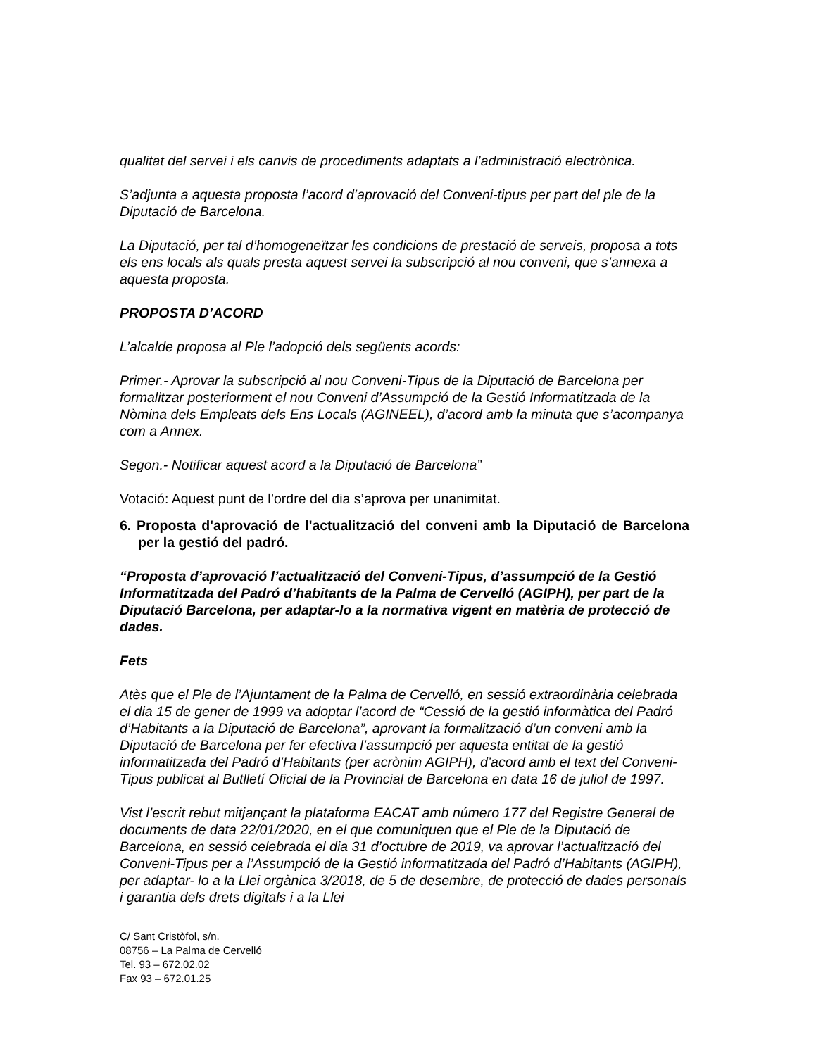qualitat del servei i els canvis de procediments adaptats a l’administració electrònica.
S’adjunta a aquesta proposta l’acord d’aprovació del Conveni-tipus per part del ple de la Diputació de Barcelona.
La Diputació, per tal d’homogeneïtzar les condicions de prestació de serveis, proposa a tots els ens locals als quals presta aquest servei la subscripció al nou conveni, que s’annexa a aquesta proposta.
PROPOSTA D’ACORD
L’alcalde proposa al Ple l’adopció dels següents acords:
Primer.- Aprovar la subscripció al nou Conveni-Tipus de la Diputació de Barcelona per formalitzar posteriorment el nou Conveni d’Assumpció de la Gestió Informatitzada de la Nòmina dels Empleats dels Ens Locals (AGINEEL), d’acord amb la minuta que s’acompanya com a Annex.
Segon.- Notificar aquest acord a la Diputació de Barcelona”
Votació: Aquest punt de l’ordre del dia s’aprova per unanimitat.
6. Proposta d'aprovació de l'actualització del conveni amb la Diputació de Barcelona per la gestió del padró.
“Proposta d’aprovació l’actualització del Conveni-Tipus, d’assumpció de la Gestió Informatitzada del Padró d’habitants de la Palma de Cervelló (AGIPH), per part de la Diputació Barcelona, per adaptar-lo a la normativa vigent en matèria de protecció de dades.
Fets
Atès que el Ple de l’Ajuntament de la Palma de Cervelló, en sessió extraordinària celebrada el dia 15 de gener de 1999 va adoptar l’acord de “Cessió de la gestió informàtica del Padró d’Habitants a la Diputació de Barcelona”, aprovant la formalització d’un conveni amb la Diputació de Barcelona per fer efectiva l’assumpció per aquesta entitat de la gestió informatitzada del Padró d’Habitants (per acrònim AGIPH), d’acord amb el text del Conveni-Tipus publicat al Butlletí Oficial de la Provincial de Barcelona en data 16 de juliol de 1997.
Vist l’escrit rebut mitjançant la plataforma EACAT amb número 177 del Registre General de documents de data 22/01/2020, en el que comuniquen que el Ple de la Diputació de Barcelona, en sessió celebrada el dia 31 d’octubre de 2019, va aprovar l’actualització del Conveni-Tipus per a l’Assumpció de la Gestió informatitzada del Padró d’Habitants (AGIPH), per adaptar- lo a la Llei orgànica 3/2018, de 5 de desembre, de protecció de dades personals i garantia dels drets digitals i a la Llei
C/ Sant Cristòfol, s/n.
08756 – La Palma de Cervelló
Tel. 93 – 672.02.02
Fax 93 – 672.01.25